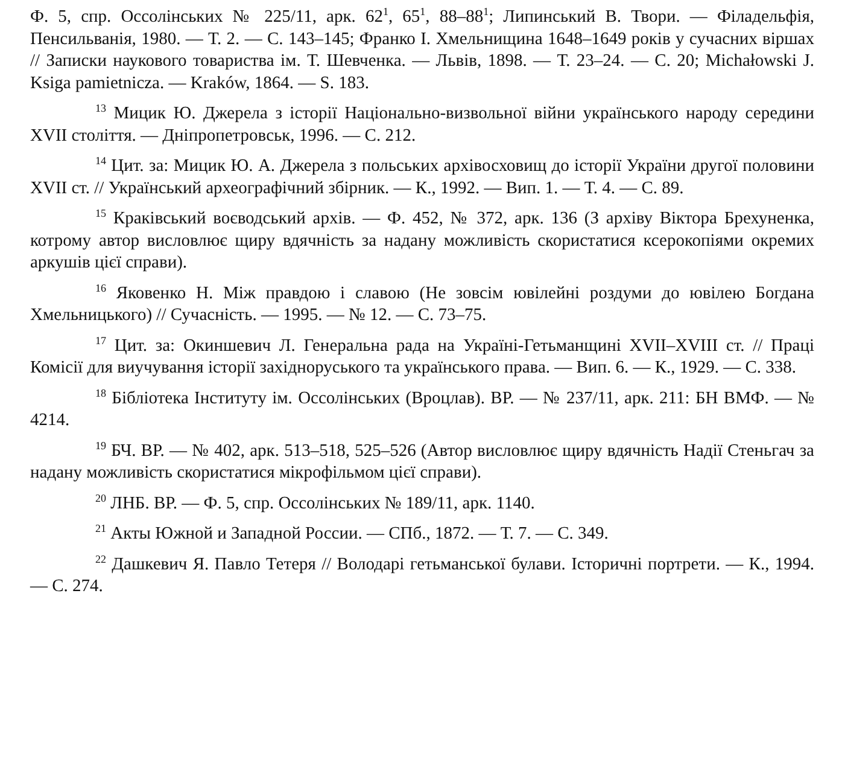Ф. 5, спр. Оссолінських № 225/11, арк. 62<sup>1</sup>, 65<sup>1</sup>, 88–88<sup>1</sup>; Липинський В. Твори. — Філадельфія, Пенсильванія, 1980. — Т. 2. — С. 143–145; Франко І. Хмельнищина 1648–1649 років у сучасних віршах // Записки наукового товариства ім. Т. Шевченка. — Львів, 1898. — Т. 23–24. — С. 20; Michałowski J. Ksiga pamietnicza. — Kraków, 1864. — S. 183.
<sup>13</sup> Мицик Ю. Джерела з історії Національно-визвольної війни українського народу середини XVII століття. — Дніпропетровськ, 1996. — С. 212.
<sup>14</sup> Цит. за: Мицик Ю. А. Джерела з польських архівосховищ до історії України другої половини XVII ст. // Український археографічний збірник. — К., 1992. — Вип. 1. — Т. 4. — С. 89.
<sup>15</sup> Краківський воєводський архів. — Ф. 452, № 372, арк. 136 (З архіву Віктора Брехуненка, котрому автор висловлює щиру вдячність за надану можливість скористатися ксерокопіями окремих аркушів цієї справи).
<sup>16</sup> Яковенко Н. Між правдою і славою (Не зовсім ювілейні роздуми до ювілею Богдана Хмельницького) // Сучасність. — 1995. — № 12. — С. 73–75.
<sup>17</sup> Цит. за: Окиншевич Л. Генеральна рада на Україні-Гетьманщині XVII–XVIII ст. // Праці Комісії для виучування історії західноруського та українського права. — Вип. 6. — К., 1929. — С. 338.
<sup>18</sup> Бібліотека Інституту ім. Оссолінських (Вроцлав). ВР. — № 237/11, арк. 211: БН ВМФ. — № 4214.
<sup>19</sup> БЧ. ВР. — № 402, арк. 513–518, 525–526 (Автор висловлює щиру вдячність Надії Стеньгач за надану можливість скористатися мікрофільмом цієї справи).
<sup>20</sup> ЛНБ. ВР. — Ф. 5, спр. Оссолінських № 189/11, арк. 1140.
<sup>21</sup> Акты Южной и Западной России. — СПб., 1872. — Т. 7. — С. 349.
<sup>22</sup> Дашкевич Я. Павло Тетеря // Володарі гетьманської булави. Історичні портрети. — К., 1994. — С. 274.